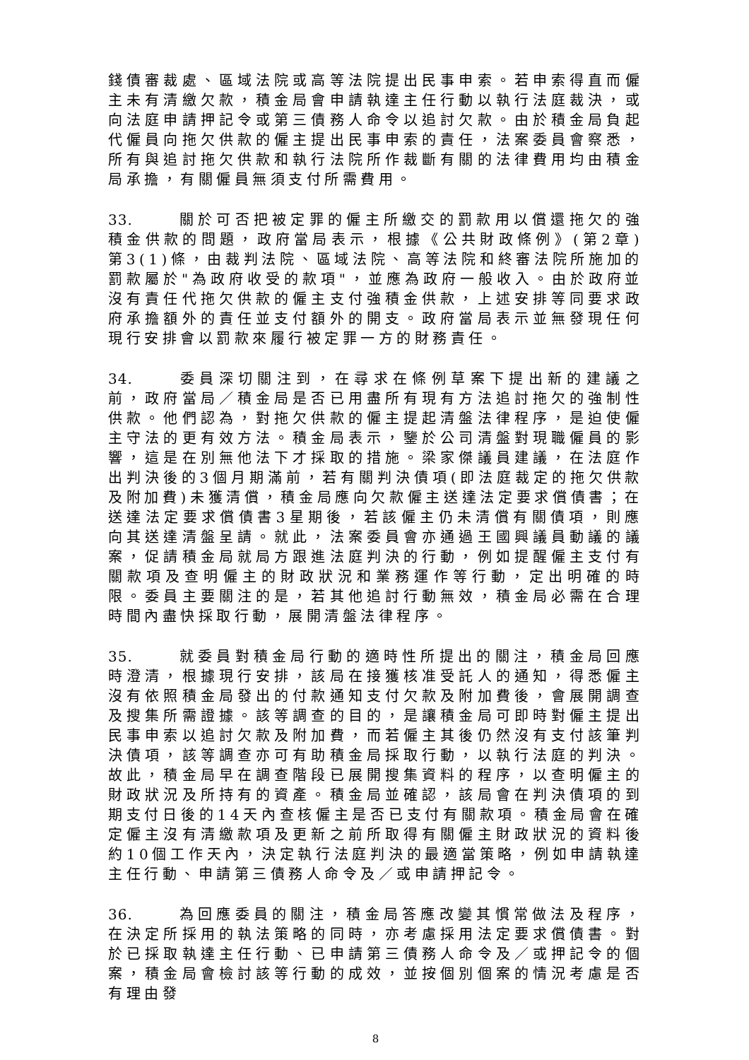錢債審裁處、區域法院或高等法院提出民事申索。若申索得直而僱主未有清繳欠款，積金局會申請執達主任行動以執行法庭裁決，或向法庭申請押記令或第三債務人命令以追討欠款。由於積金局負起代僱員向拖欠供款的僱主提出民事申索的責任，法案委員會察悉，所有與追討拖欠供款和執行法院所作裁斷有關的法律費用均由積金局承擔，有關僱員無須支付所需費用。
33. 關於可否把被定罪的僱主所繳交的罰款用以償還拖欠的強積金供款的問題，政府當局表示，根據《公共財政條例》(第2章)第3(1)條，由裁判法院、區域法院、高等法院和終審法院所施加的罰款屬於"為政府收受的款項"，並應為政府一般收入。由於政府並沒有責任代拖欠供款的僱主支付強積金供款，上述安排等同要求政府承擔額外的責任並支付額外的開支。政府當局表示並無發現任何現行安排會以罰款來履行被定罪一方的財務責任。
34. 委員深切關注到，在尋求在條例草案下提出新的建議之前，政府當局／積金局是否已用盡所有現有方法追討拖欠的強制性供款。他們認為，對拖欠供款的僱主提起清盤法律程序，是迫使僱主守法的更有效方法。積金局表示，鑒於公司清盤對現職僱員的影響，這是在別無他法下才採取的措施。梁家傑議員建議，在法庭作出判決後的3個月期滿前，若有關判決債項(即法庭裁定的拖欠供款及附加費)未獲清償，積金局應向欠款僱主送達法定要求償債書；在送達法定要求償債書3星期後，若該僱主仍未清償有關債項，則應向其送達清盤呈請。就此，法案委員會亦通過王國興議員動議的議案，促請積金局就局方跟進法庭判決的行動，例如提醒僱主支付有關款項及查明僱主的財政狀況和業務運作等行動，定出明確的時限。委員主要關注的是，若其他追討行動無效，積金局必需在合理時間內盡快採取行動，展開清盤法律程序。
35. 就委員對積金局行動的適時性所提出的關注，積金局回應時澄清，根據現行安排，該局在接獲核准受託人的通知，得悉僱主沒有依照積金局發出的付款通知支付欠款及附加費後，會展開調查及搜集所需證據。該等調查的目的，是讓積金局可即時對僱主提出民事申索以追討欠款及附加費，而若僱主其後仍然沒有支付該筆判決債項，該等調查亦可有助積金局採取行動，以執行法庭的判決。故此，積金局早在調查階段已展開搜集資料的程序，以查明僱主的財政狀況及所持有的資產。積金局並確認，該局會在判決債項的到期支付日後的14天內查核僱主是否已支付有關款項。積金局會在確定僱主沒有清繳款項及更新之前所取得有關僱主財政狀況的資料後約10個工作天內，決定執行法庭判決的最適當策略，例如申請執達主任行動、申請第三債務人命令及／或申請押記令。
36. 為回應委員的關注，積金局答應改變其慣常做法及程序，在決定所採用的執法策略的同時，亦考慮採用法定要求償債書。對於已採取執達主任行動、已申請第三債務人命令及／或押記令的個案，積金局會檢討該等行動的成效，並按個別個案的情況考慮是否有理由發
8